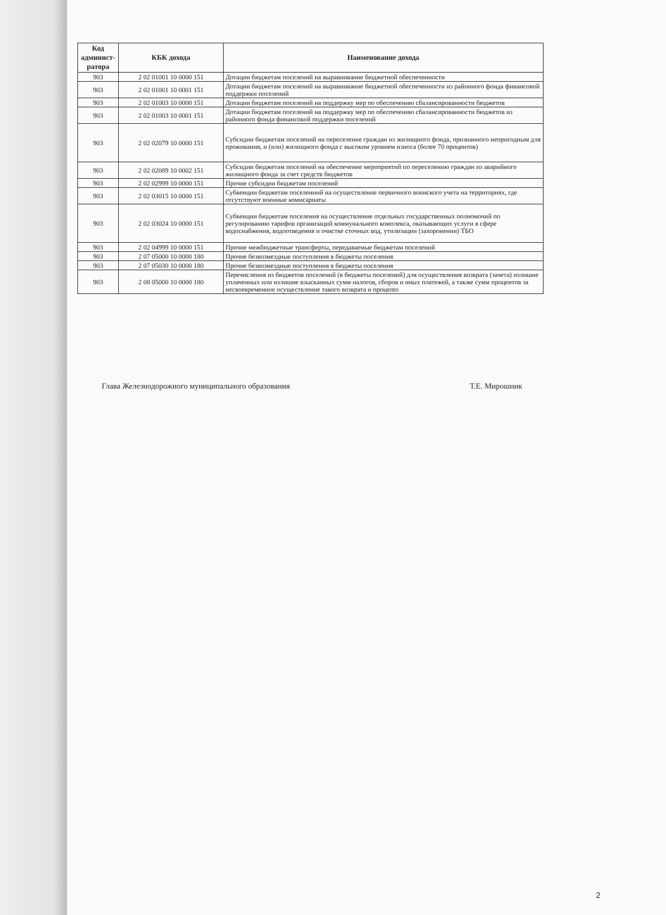| Код админист-ратора | КБК дохода | Наименование дохода |
| --- | --- | --- |
| 903 | 2 02 01001 10 0000 151 | Дотации бюджетам поселений на выравнивание бюджетной обеспеченности |
| 903 | 2 02 01001 10 0001 151 | Дотации бюджетам поселений на выравнивание бюджетной обеспеченности из районного фонда финансовой поддержки поселений |
| 903 | 2 02 01003 10 0000 151 | Дотации бюджетам поселений на поддержку мер по обеспечению сбалансированности бюджетов |
| 903 | 2 02 01003 10 0001 151 | Дотации бюджетам поселений на поддержку мер по обеспечению сбалансированности бюджетов из районного фонда финансовой поддержки поселений |
| 903 | 2 02 02079 10 0000 151 | Субсидии бюджетам поселений на переселение граждан из жилищного фонда, признанного непригодным для проживания, и (или) жилищного фонда с высоким уровнем износа (более 70 процентов) |
| 903 | 2 02 02089 10 0002 151 | Субсидии бюджетам поселений на обеспечение мероприятий по переселению граждан из аварийного жилищного фонда за счет средств бюджетов |
| 903 | 2 02 02999 10 0000 151 | Прочие субсидии бюджетам поселений |
| 903 | 2 02 03015 10 0000 151 | Субвенции бюджетам поселениий на осуществление первичного воинского учета на территориях, где отсутствуют военные комисариаты |
| 903 | 2 02 03024 10 0000 151 | Субвенции бюджетам поселения на осуществление отдельных государственных полномочий по регулированию тарифов организаций коммунального комплекса, оказывающих услуги в сфере водоснабжения, водоотведения и очистке сточных вод, утилизации (захоронении) ТБО |
| 903 | 2 02 04999 10 0000 151 | Прочие межбюджетные трансферты, передаваемые бюджетам поселений |
| 903 | 2 07 05000 10 0000 180 | Прочие безвозмездные поступления в бюджеты поселения |
| 903 | 2 07 05030 10 0000 180 | Прочие безвозмездные поступления в бюджеты поселения |
| 903 | 2 08 05000 10 0000 180 | Перечисления из бюджетов поселений (в бюджеты поселений) для осуществления возврата (зачета) излишне уплаченных или излишне взысканных сумм налогов, сборов и иных платежей, а также сумм процентов за несвоевременное осуществление такого возврата и процento |
Глава Железнодорожного муниципального образования Т.Е. Мирошник
2